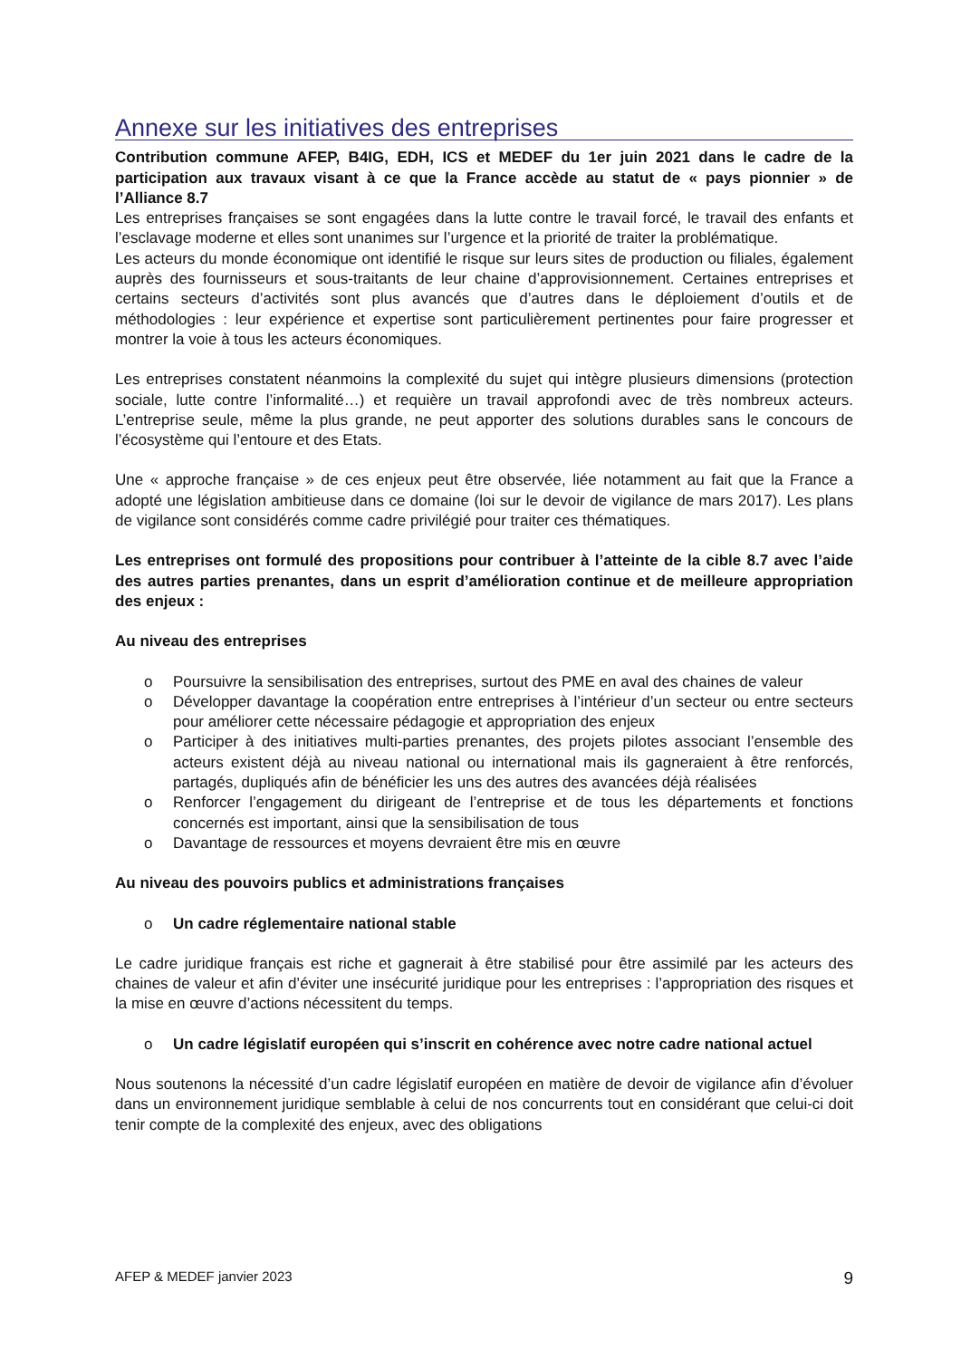Annexe sur les initiatives des entreprises
Contribution commune AFEP, B4IG, EDH, ICS et MEDEF du 1er juin 2021 dans le cadre de la participation aux travaux visant à ce que la France accède au statut de « pays pionnier » de l’Alliance 8.7
Les entreprises françaises se sont engagées dans la lutte contre le travail forcé, le travail des enfants et l’esclavage moderne et elles sont unanimes sur l’urgence et la priorité de traiter la problématique.
Les acteurs du monde économique ont identifié le risque sur leurs sites de production ou filiales, également auprès des fournisseurs et sous-traitants de leur chaine d’approvisionnement. Certaines entreprises et certains secteurs d’activités sont plus avancés que d’autres dans le déploiement d’outils et de méthodologies : leur expérience et expertise sont particulièrement pertinentes pour faire progresser et montrer la voie à tous les acteurs économiques.
Les entreprises constatent néanmoins la complexité du sujet qui intègre plusieurs dimensions (protection sociale, lutte contre l’informalité…) et requière un travail approfondi avec de très nombreux acteurs. L’entreprise seule, même la plus grande, ne peut apporter des solutions durables sans le concours de l’écosystème qui l’entoure et des Etats.
Une « approche française » de ces enjeux peut être observée, liée notamment au fait que la France a adopté une législation ambitieuse dans ce domaine (loi sur le devoir de vigilance de mars 2017). Les plans de vigilance sont considérés comme cadre privilégié pour traiter ces thématiques.
Les entreprises ont formulé des propositions pour contribuer à l’atteinte de la cible 8.7 avec l’aide des autres parties prenantes, dans un esprit d’amélioration continue et de meilleure appropriation des enjeux :
Au niveau des entreprises
o Poursuivre la sensibilisation des entreprises, surtout des PME en aval des chaines de valeur
o Développer davantage la coopération entre entreprises à l’intérieur d’un secteur ou entre secteurs pour améliorer cette nécessaire pédagogie et appropriation des enjeux
o Participer à des initiatives multi-parties prenantes, des projets pilotes associant l’ensemble des acteurs existent déjà au niveau national ou international mais ils gagneraient à être renforcés, partagés, dupliqués afin de bénéficier les uns des autres des avancées déjà réalisées
o Renforcer l’engagement du dirigeant de l’entreprise et de tous les départements et fonctions concernés est important, ainsi que la sensibilisation de tous
o Davantage de ressources et moyens devraient être mis en œuvre
Au niveau des pouvoirs publics et administrations françaises
o Un cadre réglementaire national stable
Le cadre juridique français est riche et gagnerait à être stabilisé pour être assimilé par les acteurs des chaines de valeur et afin d’éviter une insécurité juridique pour les entreprises : l’appropriation des risques et la mise en œuvre d’actions nécessitent du temps.
o Un cadre législatif européen qui s’inscrit en cohérence avec notre cadre national actuel
Nous soutenons la nécessité d’un cadre législatif européen en matière de devoir de vigilance afin d’évoluer dans un environnement juridique semblable à celui de nos concurrents tout en considérant que celui-ci doit tenir compte de la complexité des enjeux, avec des obligations
AFEP & MEDEF janvier 2023 9